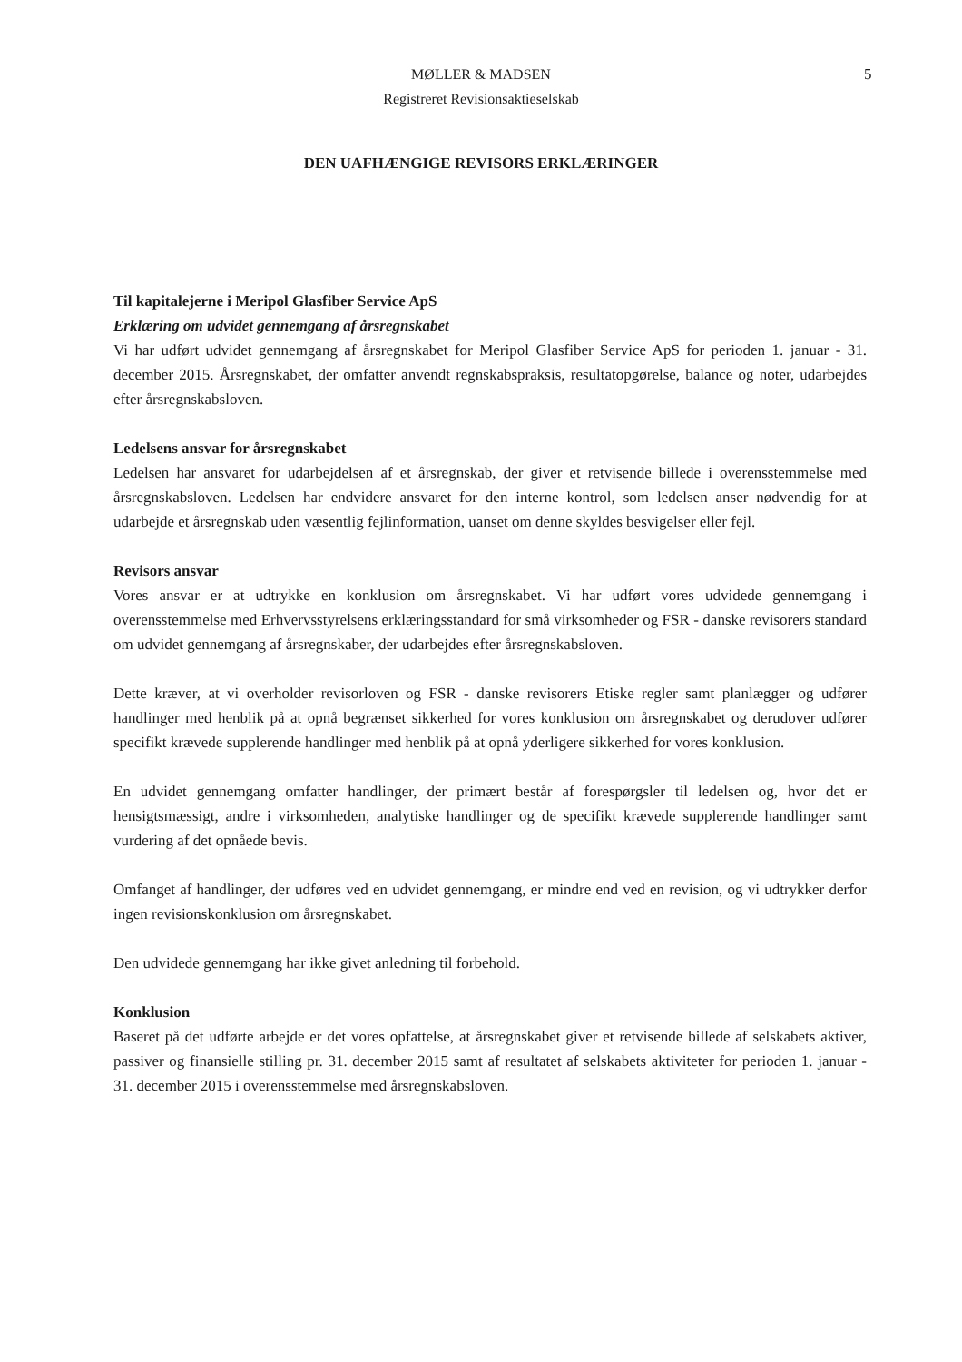MØLLER & MADSEN
Registreret Revisionsaktieselskab
5
DEN UAFHÆNGIGE REVISORS ERKLÆRINGER
Til kapitalejerne i Meripol Glasfiber Service ApS
Erklæring om udvidet gennemgang af årsregnskabet
Vi har udført udvidet gennemgang af årsregnskabet for Meripol Glasfiber Service ApS for perioden 1. januar - 31. december 2015. Årsregnskabet, der omfatter anvendt regnskabspraksis, resultatopgørelse, balance og noter, udarbejdes efter årsregnskabsloven.
Ledelsens ansvar for årsregnskabet
Ledelsen har ansvaret for udarbejdelsen af et årsregnskab, der giver et retvisende billede i overensstemmelse med årsregnskabsloven. Ledelsen har endvidere ansvaret for den interne kontrol, som ledelsen anser nødvendig for at udarbejde et årsregnskab uden væsentlig fejlinformation, uanset om denne skyldes besvigelser eller fejl.
Revisors ansvar
Vores ansvar er at udtrykke en konklusion om årsregnskabet. Vi har udført vores udvidede gennemgang i overensstemmelse med Erhvervsstyrelsens erklæringsstandard for små virksomheder og FSR - danske revisorers standard om udvidet gennemgang af årsregnskaber, der udarbejdes efter årsregnskabsloven.
Dette kræver, at vi overholder revisorloven og FSR - danske revisorers Etiske regler samt planlægger og udfører handlinger med henblik på at opnå begrænset sikkerhed for vores konklusion om årsregnskabet og derudover udfører specifikt krævede supplerende handlinger med henblik på at opnå yderligere sikkerhed for vores konklusion.
En udvidet gennemgang omfatter handlinger, der primært består af forespørgsler til ledelsen og, hvor det er hensigtsmæssigt, andre i virksomheden, analytiske handlinger og de specifikt krævede supplerende handlinger samt vurdering af det opnåede bevis.
Omfanget af handlinger, der udføres ved en udvidet gennemgang, er mindre end ved en revision, og vi udtrykker derfor ingen revisionskonklusion om årsregnskabet.
Den udvidede gennemgang har ikke givet anledning til forbehold.
Konklusion
Baseret på det udførte arbejde er det vores opfattelse, at årsregnskabet giver et retvisende billede af selskabets aktiver, passiver og finansielle stilling pr. 31. december 2015 samt af resultatet af selskabets aktiviteter for perioden 1. januar - 31. december 2015 i overensstemmelse med årsregnskabsloven.